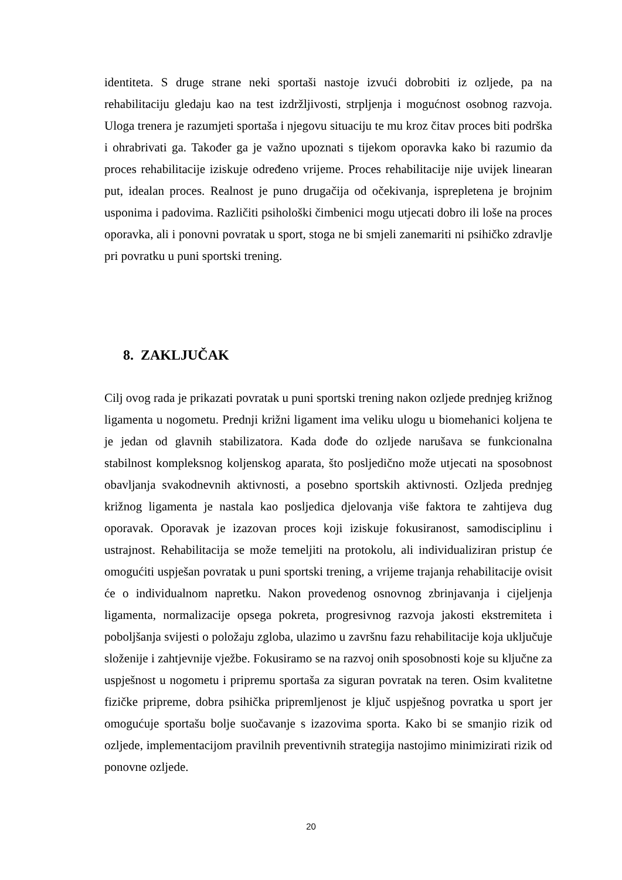identiteta. S druge strane neki sportaši nastoje izvući dobrobiti iz ozljede, pa na rehabilitaciju gledaju kao na test izdržljivosti, strpljenja i mogućnost osobnog razvoja. Uloga trenera je razumjeti sportaša i njegovu situaciju te mu kroz čitav proces biti podrška i ohrabrivati ga. Također ga je važno upoznati s tijekom oporavka kako bi razumio da proces rehabilitacije iziskuje određeno vrijeme. Proces rehabilitacije nije uvijek linearan put, idealan proces. Realnost je puno drugačija od očekivanja, isprepletena je brojnim usponima i padovima. Različiti psihološki čimbenici mogu utjecati dobro ili loše na proces oporavka, ali i ponovni povratak u sport, stoga ne bi smjeli zanemariti ni psihičko zdravlje pri povratku u puni sportski trening.
8. ZAKLJUČAK
Cilj ovog rada je prikazati povratak u puni sportski trening nakon ozljede prednjeg križnog ligamenta u nogometu. Prednji križni ligament ima veliku ulogu u biomehanici koljena te je jedan od glavnih stabilizatora. Kada dođe do ozljede narušava se funkcionalna stabilnost kompleksnog koljenskog aparata, što posljedično može utjecati na sposobnost obavljanja svakodnevnih aktivnosti, a posebno sportskih aktivnosti. Ozljeda prednjeg križnog ligamenta je nastala kao posljedica djelovanja više faktora te zahtijeva dug oporavak. Oporavak je izazovan proces koji iziskuje fokusiranost, samodisciplinu i ustrajnost. Rehabilitacija se može temeljiti na protokolu, ali individualiziran pristup će omogućiti uspješan povratak u puni sportski trening, a vrijeme trajanja rehabilitacije ovisit će o individualnom napretku. Nakon provedenog osnovnog zbrinjavanja i cijeljenja ligamenta, normalizacije opsega pokreta, progresivnog razvoja jakosti ekstremiteta i poboljšanja svijesti o položaju zgloba, ulazimo u završnu fazu rehabilitacije koja uključuje složenije i zahtjevnije vježbe. Fokusiramo se na razvoj onih sposobnosti koje su ključne za uspješnost u nogometu i pripremu sportaša za siguran povratak na teren. Osim kvalitetne fizičke pripreme, dobra psihička pripremljenost je ključ uspješnog povratka u sport jer omogućuje sportašu bolje suočavanje s izazovima sporta. Kako bi se smanjio rizik od ozljede, implementacijom pravilnih preventivnih strategija nastojimo minimizirati rizik od ponovne ozljede.
20